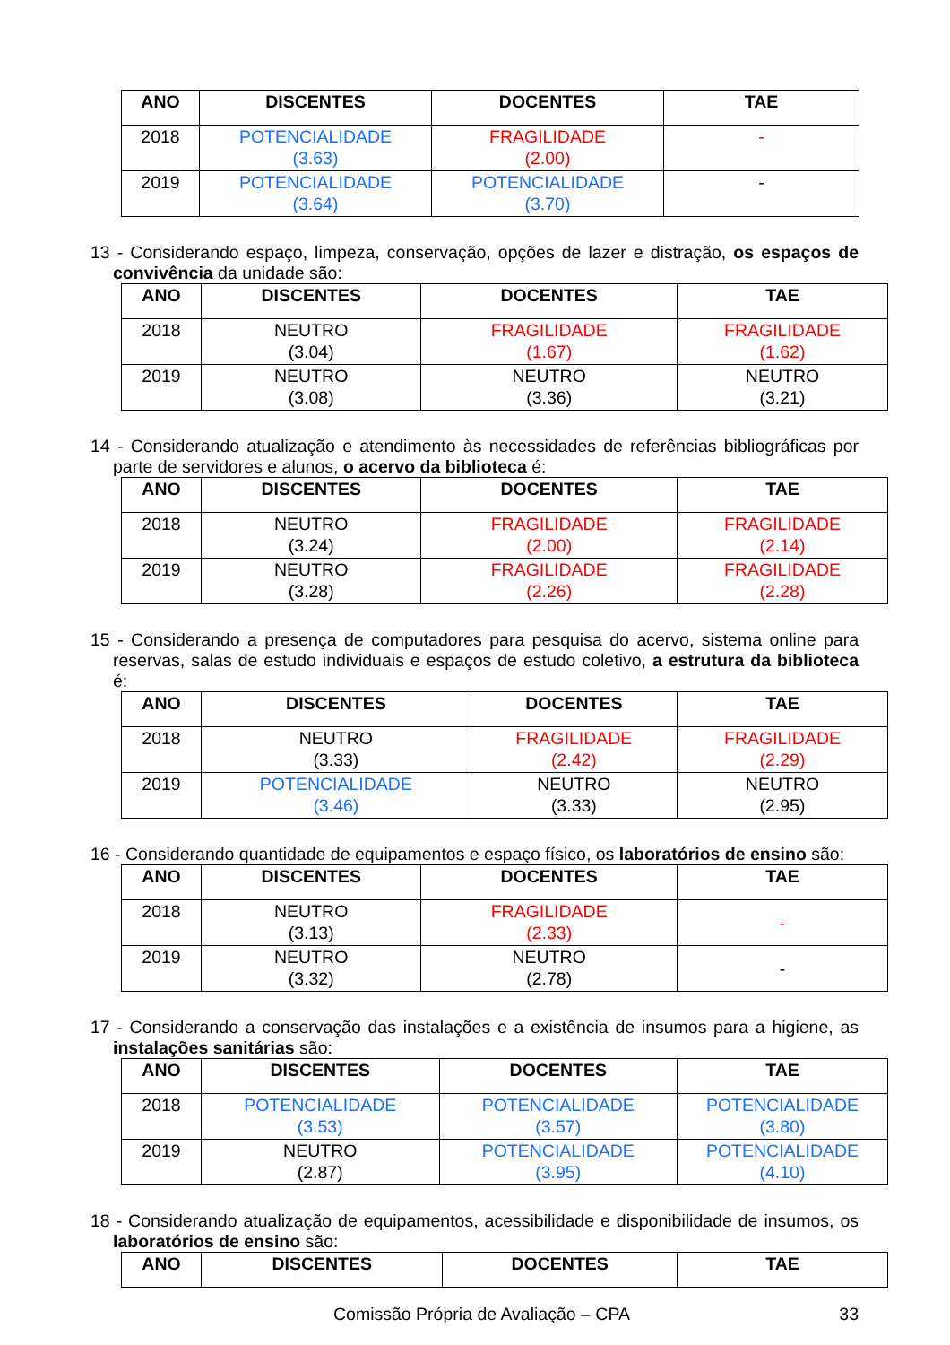| ANO | DISCENTES | DOCENTES | TAE |
| --- | --- | --- | --- |
| 2018 | POTENCIALIDADE (3.63) | FRAGILIDADE (2.00) | - |
| 2019 | POTENCIALIDADE (3.64) | POTENCIALIDADE (3.70) | - |
13 - Considerando espaço, limpeza, conservação, opções de lazer e distração, os espaços de convivência da unidade são:
| ANO | DISCENTES | DOCENTES | TAE |
| --- | --- | --- | --- |
| 2018 | NEUTRO (3.04) | FRAGILIDADE (1.67) | FRAGILIDADE (1.62) |
| 2019 | NEUTRO (3.08) | NEUTRO (3.36) | NEUTRO (3.21) |
14 - Considerando atualização e atendimento às necessidades de referências bibliográficas por parte de servidores e alunos, o acervo da biblioteca é:
| ANO | DISCENTES | DOCENTES | TAE |
| --- | --- | --- | --- |
| 2018 | NEUTRO (3.24) | FRAGILIDADE (2.00) | FRAGILIDADE (2.14) |
| 2019 | NEUTRO (3.28) | FRAGILIDADE (2.26) | FRAGILIDADE (2.28) |
15 - Considerando a presença de computadores para pesquisa do acervo, sistema online para reservas, salas de estudo individuais e espaços de estudo coletivo, a estrutura da biblioteca é:
| ANO | DISCENTES | DOCENTES | TAE |
| --- | --- | --- | --- |
| 2018 | NEUTRO (3.33) | FRAGILIDADE (2.42) | FRAGILIDADE (2.29) |
| 2019 | POTENCIALIDADE (3.46) | NEUTRO (3.33) | NEUTRO (2.95) |
16 - Considerando quantidade de equipamentos e espaço físico, os laboratórios de ensino são:
| ANO | DISCENTES | DOCENTES | TAE |
| --- | --- | --- | --- |
| 2018 | NEUTRO (3.13) | FRAGILIDADE (2.33) | - |
| 2019 | NEUTRO (3.32) | NEUTRO (2.78) | - |
17 - Considerando a conservação das instalações e a existência de insumos para a higiene, as instalações sanitárias são:
| ANO | DISCENTES | DOCENTES | TAE |
| --- | --- | --- | --- |
| 2018 | POTENCIALIDADE (3.53) | POTENCIALIDADE (3.57) | POTENCIALIDADE (3.80) |
| 2019 | NEUTRO (2.87) | POTENCIALIDADE (3.95) | POTENCIALIDADE (4.10) |
18 - Considerando atualização de equipamentos, acessibilidade e disponibilidade de insumos, os laboratórios de ensino são:
| ANO | DISCENTES | DOCENTES | TAE |
| --- | --- | --- | --- |
Comissão Própria de Avaliação – CPA 33